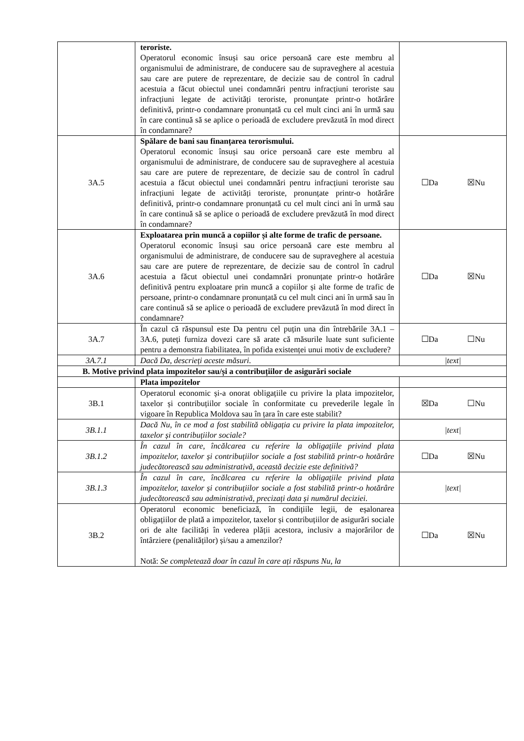| | teroriste. Operatorul economic însuși sau orice persoană care este membru al organismului de administrare, de conducere sau de supraveghere al acestuia sau care are putere de reprezentare, de decizie sau de control în cadrul acestuia a făcut obiectul unei condamnări pentru infracțiuni teroriste sau infracțiuni legate de activități teroriste, pronunțate printr-o hotărâre definitivă, printr-o condamnare pronunțată cu cel mult cinci ani în urmă sau în care continuă să se aplice o perioadă de excludere prevăzută în mod direct în condamnare? | |
| 3A.5 | Spălare de bani sau finanțarea terorismului. Operatorul economic însuși sau orice persoană care este membru al organismului de administrare, de conducere sau de supraveghere al acestuia sau care are putere de reprezentare, de decizie sau de control în cadrul acestuia a făcut obiectul unei condamnări pentru infracțiuni teroriste sau infracțiuni legate de activități teroriste, pronunțate printr-o hotărâre definitivă, printr-o condamnare pronunțată cu cel mult cinci ani în urmă sau în care continuă să se aplice o perioadă de excludere prevăzută în mod direct în condamnare? | ☐Da ☒Nu |
| 3A.6 | Exploatarea prin muncă a copiilor și alte forme de trafic de persoane. Operatorul economic însuși sau orice persoană care este membru al organismului de administrare, de conducere sau de supraveghere al acestuia sau care are putere de reprezentare, de decizie sau de control în cadrul acestuia a făcut obiectul unei condamnări pronunțate printr-o hotărâre definitivă pentru exploatare prin muncă a copiilor și alte forme de trafic de persoane, printr-o condamnare pronunțată cu cel mult cinci ani în urmă sau în care continuă să se aplice o perioadă de excludere prevăzută în mod direct în condamnare? | ☐Da ☒Nu |
| 3A.7 | În cazul că răspunsul este Da pentru cel puțin una din întrebările 3A.1 – 3A.6, puteți furniza dovezi care să arate că măsurile luate sunt suficiente pentru a demonstra fiabilitatea, în pofida existenței unui motiv de excludere? | ☐Da ☐Nu |
| 3A.7.1 | Dacă Da, descrieți aceste măsuri. | /text/ |
| B. Motive privind plata impozitelor sau/și a contribuțiilor de asigurări sociale | | |
| | Plata impozitelor | |
| 3B.1 | Operatorul economic și-a onorat obligațiile cu privire la plata impozitelor, taxelor și contribuțiilor sociale în conformitate cu prevederile legale în vigoare în Republica Moldova sau în țara în care este stabilit? | ☒Da ☐Nu |
| 3B.1.1 | Dacă Nu, în ce mod a fost stabilită obligația cu privire la plata impozitelor, taxelor și contribuțiilor sociale? | /text/ |
| 3B.1.2 | În cazul în care, încălcarea cu referire la obligațiile privind plata impozitelor, taxelor și contribuțiilor sociale a fost stabilită printr-o hotărâre judecătorească sau administrativă, această decizie este definitivă? | ☐Da ☒Nu |
| 3B.1.3 | În cazul în care, încălcarea cu referire la obligațiile privind plata impozitelor, taxelor și contribuțiilor sociale a fost stabilită printr-o hotărâre judecătorească sau administrativă, precizați data și numărul deciziei. | /text/ |
| 3B.2 | Operatorul economic beneficiază, în condițiile legii, de eșalonarea obligațiilor de plată a impozitelor, taxelor și contribuțiilor de asigurări sociale ori de alte facilități în vederea plății acestora, inclusiv a majorărilor de întârziere (penalităților) și/sau a amenzilor? Notă: Se completează doar în cazul în care ați răspuns Nu, la | ☐Da ☒Nu |